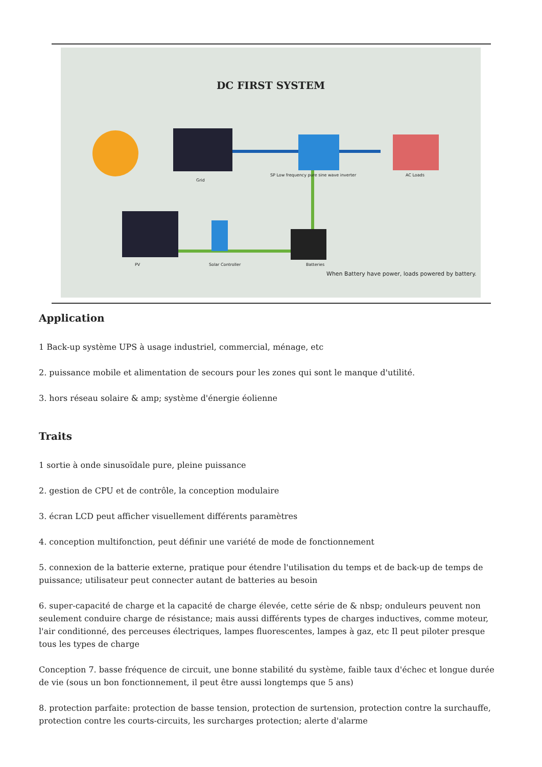DC FIRST SYSTEM
Grid
SP Low frequency pure sine wave inverter AC Loads
PV Solar Controller Batteries
When Battery have power, loads powered by battery.
Application
1 Back-up système UPS à usage industriel, commercial, ménage, etc
2. puissance mobile et alimentation de secours pour les zones qui sont le manque d'utilité.
3. hors réseau solaire & amp; système d'énergie éolienne
Traits
1 sortie à onde sinusoïdale pure, pleine puissance
2. gestion de CPU et de contrôle, la conception modulaire
3. écran LCD peut afficher visuellement différents paramètres
4. conception multifonction, peut définir une variété de mode de fonctionnement
5. connexion de la batterie externe, pratique pour étendre l'utilisation du temps et de back-up de temps de puissance; utilisateur peut connecter autant de batteries au besoin
6. super-capacité de charge et la capacité de charge élevée, cette série de & nbsp; onduleurs peuvent non seulement conduire charge de résistance; mais aussi différents types de charges inductives, comme moteur, l'air conditionné, des perceuses électriques, lampes fluorescentes, lampes à gaz, etc Il peut piloter presque tous les types de charge
Conception 7. basse fréquence de circuit, une bonne stabilité du système, faible taux d'échec et longue durée de vie (sous un bon fonctionnement, il peut être aussi longtemps que 5 ans)
8. protection parfaite: protection de basse tension, protection de surtension, protection contre la surchauffe, protection contre les courts-circuits, les surcharges protection; alerte d'alarme